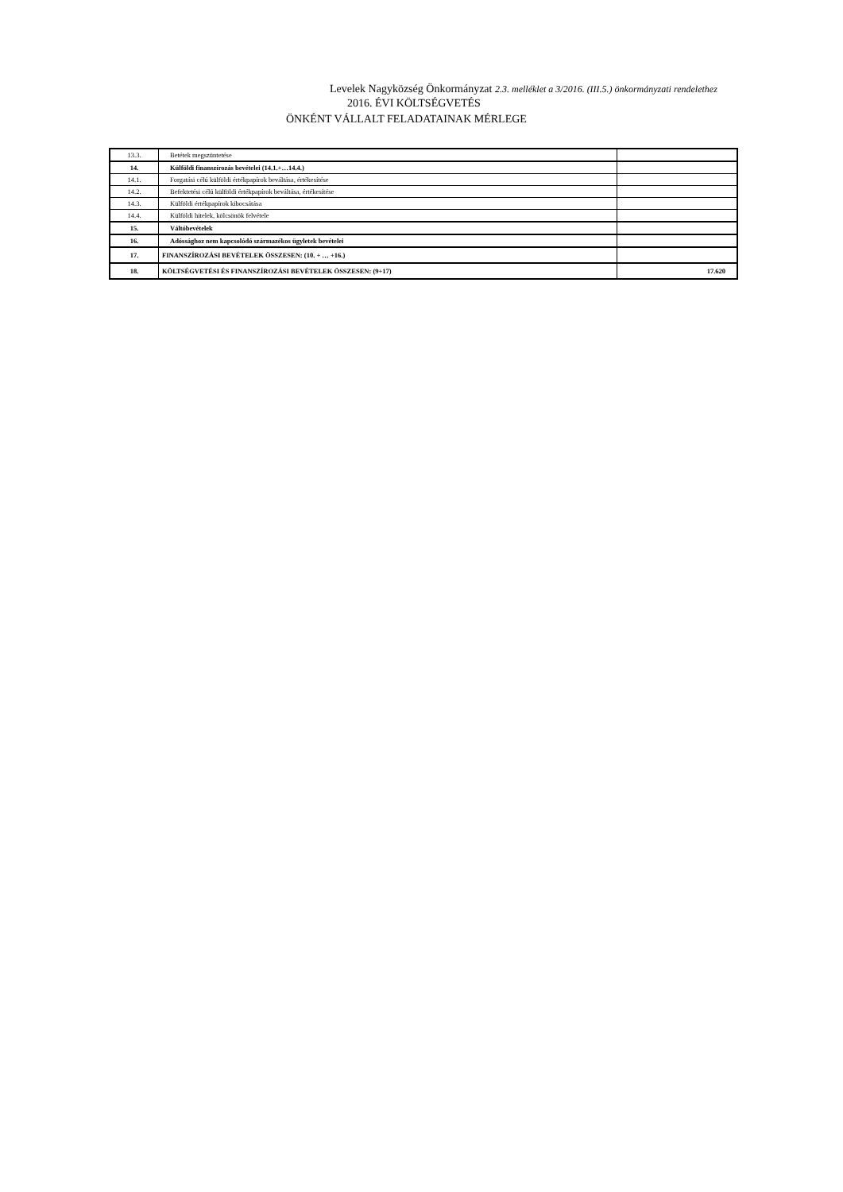Levelek Nagyközség Önkormányzat 2.3. melléklet a 3/2016. (III.5.) önkormányzati rendelethez
2016. ÉVI KÖLTSÉGVETÉS
ÖNKÉNT VÁLLALT FELADATAINAK MÉRLEGE
| 13.3. | Betétek megszüntetése | |
| 14. | Külföldi finanszírozás bevételei (14.1.+…14.4.) | |
| 14.1. | Forgatási célú külföldi értékpapírok beváltása, értékesítése | |
| 14.2. | Befektetési célú külföldi értékpapírok beváltása, értékesítése | |
| 14.3. | Külföldi értékpapírok kibocsátása | |
| 14.4. | Külföldi hitelek, kölcsönök felvétele | |
| 15. | Váltóbevételek | |
| 16. | Adóssághoz nem kapcsolódó származékos ügyletek bevételei | |
| 17. | FINANSZÍROZÁSI BEVÉTELEK ÖSSZESEN: (10. + … +16.) | |
| 18. | KÖLTSÉGVETÉSI ÉS FINANSZÍROZÁSI BEVÉTELEK ÖSSZESEN: (9+17) | 17.620 |